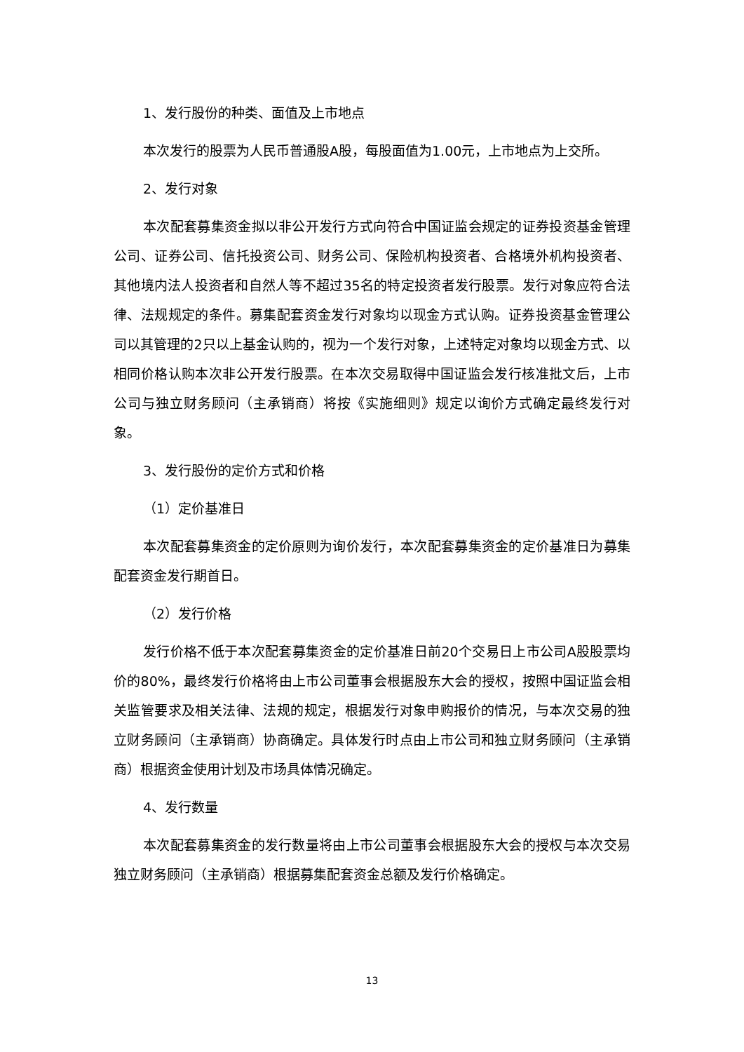1、发行股份的种类、面值及上市地点
本次发行的股票为人民币普通股A股，每股面值为1.00元，上市地点为上交所。
2、发行对象
本次配套募集资金拟以非公开发行方式向符合中国证监会规定的证券投资基金管理公司、证券公司、信托投资公司、财务公司、保险机构投资者、合格境外机构投资者、其他境内法人投资者和自然人等不超过35名的特定投资者发行股票。发行对象应符合法律、法规规定的条件。募集配套资金发行对象均以现金方式认购。证券投资基金管理公司以其管理的2只以上基金认购的，视为一个发行对象，上述特定对象均以现金方式、以相同价格认购本次非公开发行股票。在本次交易取得中国证监会发行核准批文后，上市公司与独立财务顾问（主承销商）将按《实施细则》规定以询价方式确定最终发行对象。
3、发行股份的定价方式和价格
（1）定价基准日
本次配套募集资金的定价原则为询价发行，本次配套募集资金的定价基准日为募集配套资金发行期首日。
（2）发行价格
发行价格不低于本次配套募集资金的定价基准日前20个交易日上市公司A股股票均价的80%，最终发行价格将由上市公司董事会根据股东大会的授权，按照中国证监会相关监管要求及相关法律、法规的规定，根据发行对象申购报价的情况，与本次交易的独立财务顾问（主承销商）协商确定。具体发行时点由上市公司和独立财务顾问（主承销商）根据资金使用计划及市场具体情况确定。
4、发行数量
本次配套募集资金的发行数量将由上市公司董事会根据股东大会的授权与本次交易独立财务顾问（主承销商）根据募集配套资金总额及发行价格确定。
13